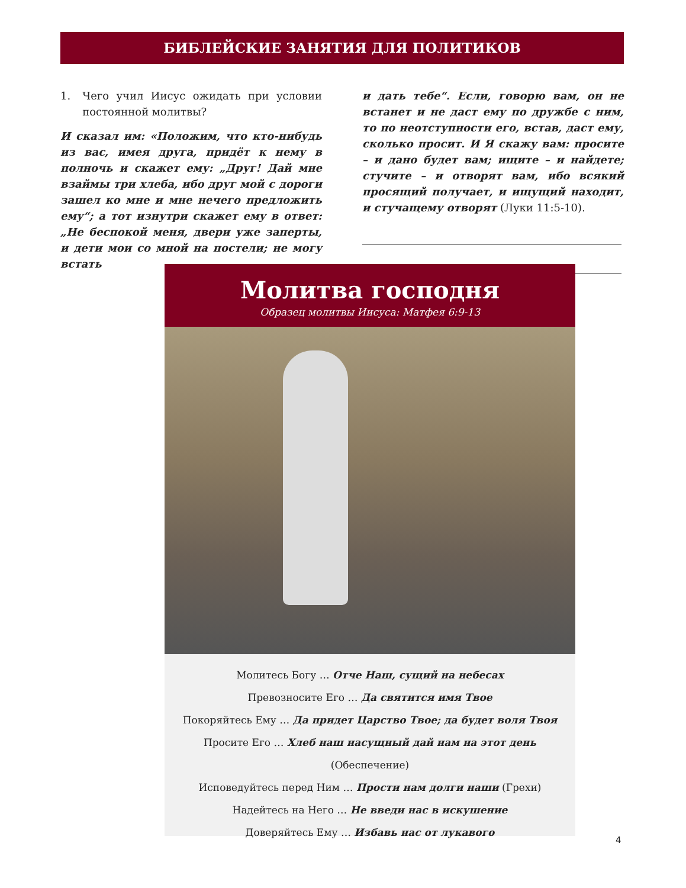БИБЛЕЙСКИЕ ЗАНЯТИЯ ДЛЯ ПОЛИТИКОВ
1. Чего учил Иисус ожидать при условии постоянной молитвы?
И сказал им: «Положим, что кто-нибудь из вас, имея друга, придёт к нему в полночь и скажет ему: „Друг! Дай мне взаймы три хлеба, ибо друг мой с дороги зашел ко мне и мне нечего предложить ему“; а тот изнутри скажет ему в ответ: „Не беспокой меня, двери уже заперты, и дети мои со мной на постели; не могу встать
и дать тебе“. Если, говорю вам, он не встанет и не даст ему по дружбе с ним, то по неотступности его, встав, даст ему, сколько просит. И Я скажу вам: просите – и дано будет вам; ищите – и найдете; стучите – и отворят вам, ибо всякий просящий получает, и ищущий находит, и стучащему отворят (Луки 11:5-10).
Молитва господня
Образец молитвы Иисуса: Матфея 6:9-13
Молитесь Богу … Отче Наш, сущий на небесах
Превозносите Его … Да святится имя Твое
Покоряйтесь Ему … Да придет Царство Твое; да будет воля Твоя
Просите Его … Хлеб наш насущный дай нам на этот день (Обеспечение)
Исповедуйтесь перед Ним … Прости нам долги наши (Грехи)
Надейтесь на Него … Не введи нас в искушение
Доверяйтесь Ему … Избавь нас от лукавого
4